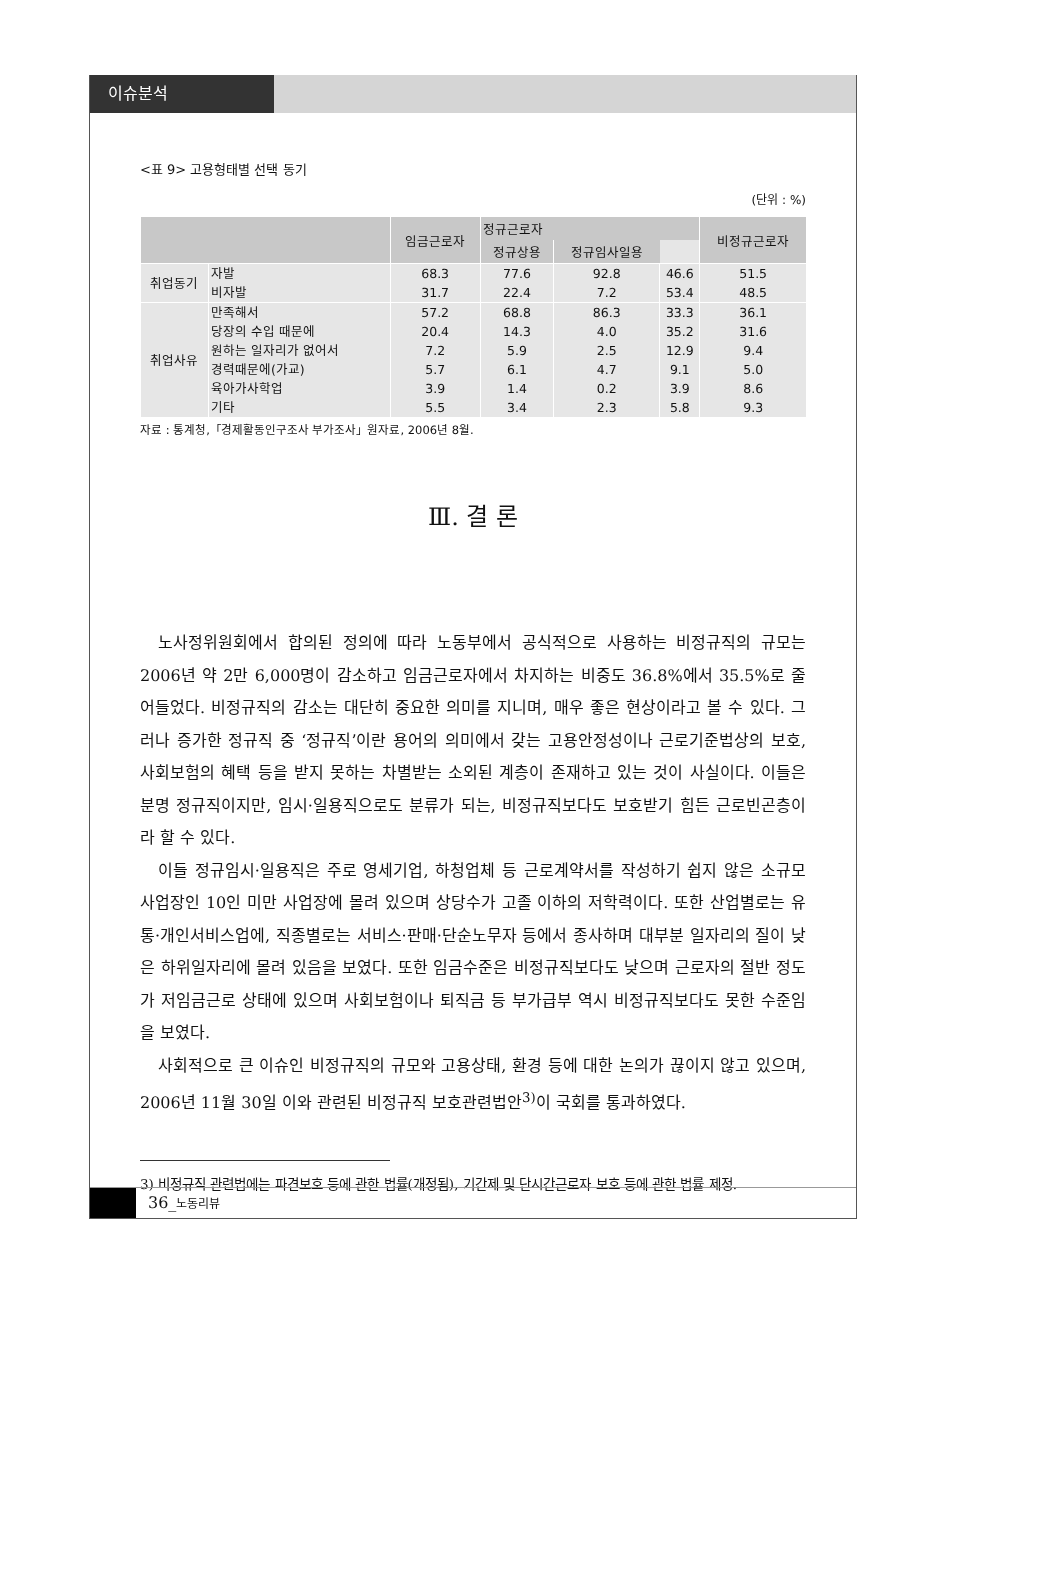이슈분석
<표 9> 고용형태별 선택 동기
(단위 : %)
| | | 임금근로자 | 정규근로자 | | | 비정규근로자 |
| --- | --- | --- | --- | --- | --- | --- |
| | | | | 정규상용 | 정규임사일용 | |
| 취업동기 | 자발 | 68.3 | 77.6 | 92.8 | 46.6 | 51.5 |
| | 비자발 | 31.7 | 22.4 | 7.2 | 53.4 | 48.5 |
| 취업사유 | 만족해서 | 57.2 | 68.8 | 86.3 | 33.3 | 36.1 |
| | 당장의 수입 때문에 | 20.4 | 14.3 | 4.0 | 35.2 | 31.6 |
| | 원하는 일자리가 없어서 | 7.2 | 5.9 | 2.5 | 12.9 | 9.4 |
| | 경력때문에(가교) | 5.7 | 6.1 | 4.7 | 9.1 | 5.0 |
| | 육아가사학업 | 3.9 | 1.4 | 0.2 | 3.9 | 8.6 |
| | 기타 | 5.5 | 3.4 | 2.3 | 5.8 | 9.3 |
자료 : 통계청,「경제활동인구조사 부가조사」원자료, 2006년 8월.
Ⅲ. 결 론
노사정위원회에서 합의된 정의에 따라 노동부에서 공식적으로 사용하는 비정규직의 규모는 2006년 약 2만 6,000명이 감소하고 임금근로자에서 차지하는 비중도 36.8%에서 35.5%로 줄어들었다. 비정규직의 감소는 대단히 중요한 의미를 지니며, 매우 좋은 현상이라고 볼 수 있다. 그러나 증가한 정규직 중 ‘정규직’이란 용어의 의미에서 갖는 고용안정성이나 근로기준법상의 보호, 사회보험의 혜택 등을 받지 못하는 차별받는 소외된 계층이 존재하고 있는 것이 사실이다. 이들은 분명 정규직이지만, 임시·일용직으로도 분류가 되는, 비정규직보다도 보호받기 힘든 근로빈곤층이라 할 수 있다.
이들 정규임시·일용직은 주로 영세기업, 하청업체 등 근로계약서를 작성하기 쉽지 않은 소규모 사업장인 10인 미만 사업장에 몰려 있으며 상당수가 고졸 이하의 저학력이다. 또한 산업별로는 유통·개인서비스업에, 직종별로는 서비스·판매·단순노무자 등에서 종사하며 대부분 일자리의 질이 낮은 하위일자리에 몰려 있음을 보였다. 또한 임금수준은 비정규직보다도 낮으며 근로자의 절반 정도가 저임금근로 상태에 있으며 사회보험이나 퇴직금 등 부가급부 역시 비정규직보다도 못한 수준임을 보였다.
사회적으로 큰 이슈인 비정규직의 규모와 고용상태, 환경 등에 대한 논의가 끊이지 않고 있으며, 2006년 11월 30일 이와 관련된 비정규직 보호관련법안<sup>3)</sup>이 국회를 통과하였다.
3) 비정규직 관련법에는 파견보호 등에 관한 법률(개정됨), 기간제 및 단시간근로자 보호 등에 관한 법률 제정.
36_노동리뷰